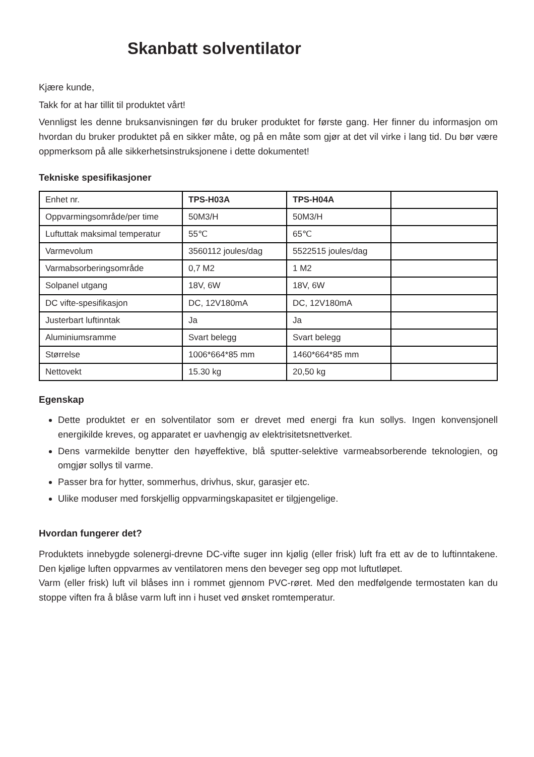Skanbatt solventilator
Kjære kunde,
Takk for at har tillit til produktet vårt!
Vennligst les denne bruksanvisningen før du bruker produktet for første gang. Her finner du informasjon om hvordan du bruker produktet på en sikker måte, og på en måte som gjør at det vil virke i lang tid. Du bør være oppmerksom på alle sikkerhetsinstruksjonene i dette dokumentet!
Tekniske spesifikasjoner
| Enhet nr. | TPS-H03A | TPS-H04A | |
| Oppvarmingsområde/per time | 50M3/H | 50M3/H | |
| Luftuttak maksimal temperatur | 55℃ | 65℃ | |
| Varmevolum | 3560112 joules/dag | 5522515 joules/dag | |
| Varmabsorberingsområde | 0,7 M2 | 1 M2 | |
| Solpanel utgang | 18V, 6W | 18V, 6W | |
| DC vifte-spesifikasjon | DC, 12V180mA | DC, 12V180mA | |
| Justerbart luftinntak | Ja | Ja | |
| Aluminiumsramme | Svart belegg | Svart belegg | |
| Størrelse | 1006*664*85 mm | 1460*664*85 mm | |
| Nettovekt | 15.30 kg | 20,50 kg | |
Egenskap
Dette produktet er en solventilator som er drevet med energi fra kun sollys. Ingen konvensjonell energikilde kreves, og apparatet er uavhengig av elektrisitetsnettverket.
Dens varmekilde benytter den høyeffektive, blå sputter-selektive varmeabsorberende teknologien, og omgjør sollys til varme.
Passer bra for hytter, sommerhus, drivhus, skur, garasjer etc.
Ulike moduser med forskjellig oppvarmingskapasitet er tilgjengelige.
Hvordan fungerer det?
Produktets innebygde solenergi-drevne DC-vifte suger inn kjølig (eller frisk) luft fra ett av de to luftinntakene. Den kjølige luften oppvarmes av ventilatoren mens den beveger seg opp mot luftutløpet.
Varm (eller frisk) luft vil blåses inn i rommet gjennom PVC-røret. Med den medfølgende termostaten kan du stoppe viften fra å blåse varm luft inn i huset ved ønsket romtemperatur.